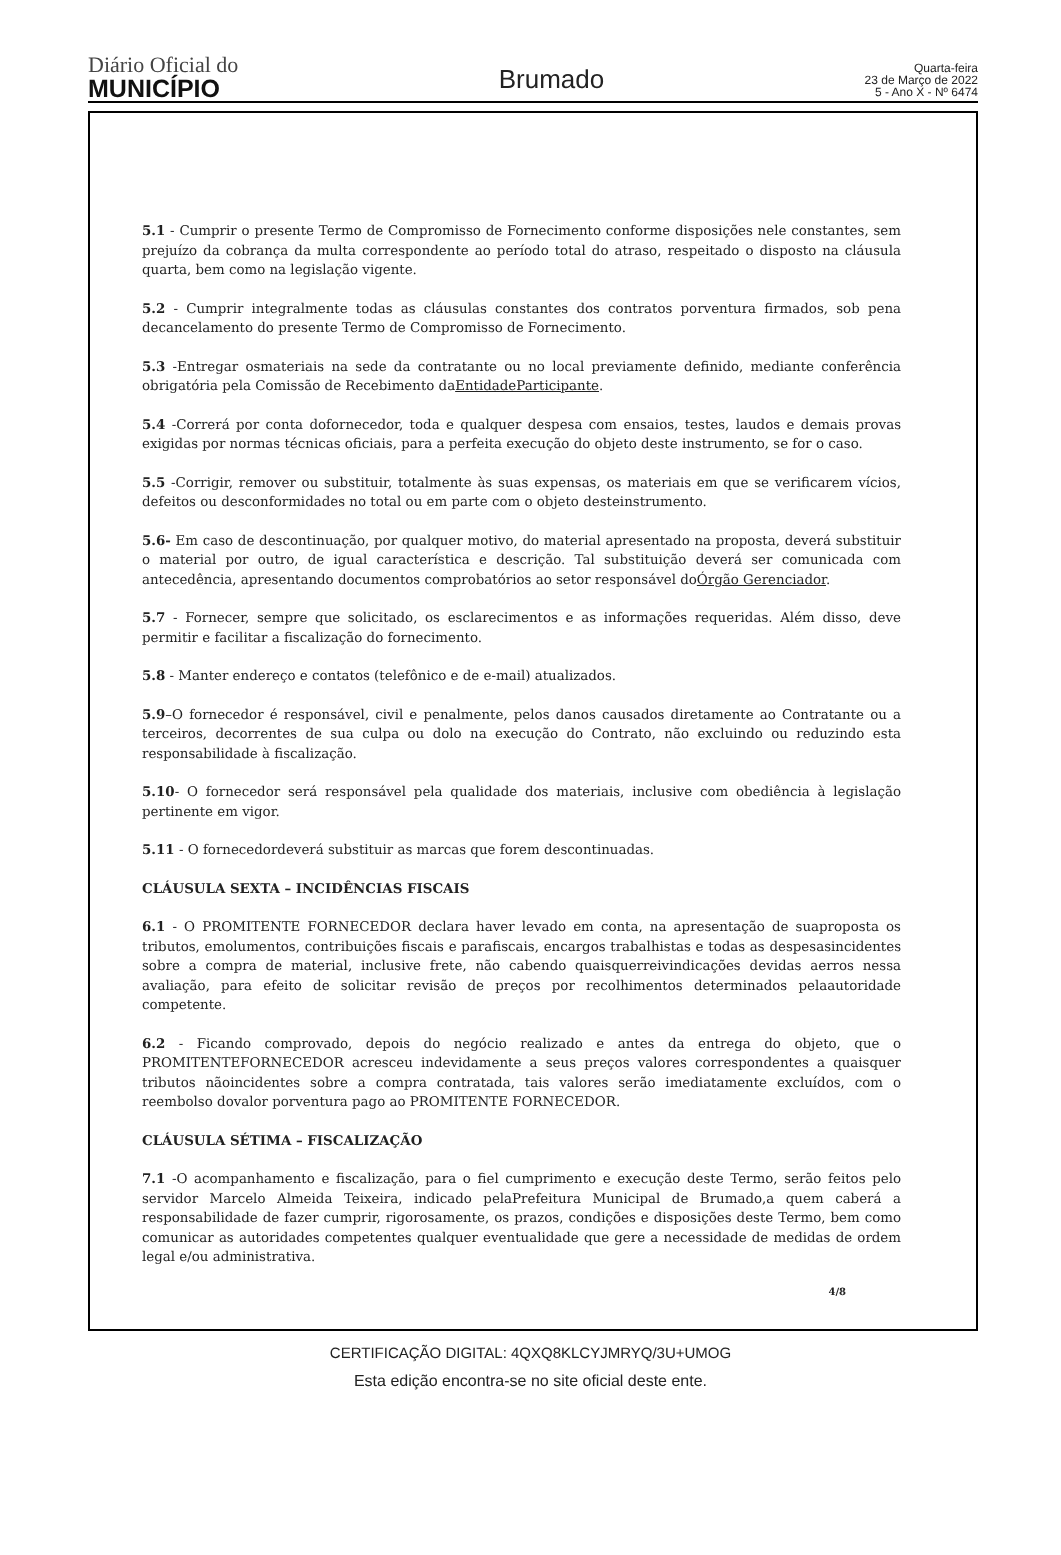Diário Oficial do
MUNICÍPIO
Brumado
Quarta-feira
23 de Março de 2022
5 - Ano X - Nº 6474
5.1 - Cumprir o presente Termo de Compromisso de Fornecimento conforme disposições nele constantes, sem prejuízo da cobrança da multa correspondente ao período total do atraso, respeitado o disposto na cláusula quarta, bem como na legislação vigente.
5.2 - Cumprir integralmente todas as cláusulas constantes dos contratos porventura firmados, sob pena decancelamento do presente Termo de Compromisso de Fornecimento.
5.3 -Entregar osmateriais na sede da contratante ou no local previamente definido, mediante conferência obrigatória pela Comissão de Recebimento daEntidadeParticipante.
5.4 -Correrá por conta dofornecedor, toda e qualquer despesa com ensaios, testes, laudos e demais provas exigidas por normas técnicas oficiais, para a perfeita execução do objeto deste instrumento, se for o caso.
5.5 -Corrigir, remover ou substituir, totalmente às suas expensas, os materiais em que se verificarem vícios, defeitos ou desconformidades no total ou em parte com o objeto desteinstrumento.
5.6- Em caso de descontinuação, por qualquer motivo, do material apresentado na proposta, deverá substituir o material por outro, de igual característica e descrição. Tal substituição deverá ser comunicada com antecedência, apresentando documentos comprobatórios ao setor responsável doÓrgão Gerenciador.
5.7 - Fornecer, sempre que solicitado, os esclarecimentos e as informações requeridas. Além disso, deve permitir e facilitar a fiscalização do fornecimento.
5.8 - Manter endereço e contatos (telefônico e de e-mail) atualizados.
5.9–O fornecedor é responsável, civil e penalmente, pelos danos causados diretamente ao Contratante ou a terceiros, decorrentes de sua culpa ou dolo na execução do Contrato, não excluindo ou reduzindo esta responsabilidade à fiscalização.
5.10- O fornecedor será responsável pela qualidade dos materiais, inclusive com obediência à legislação pertinente em vigor.
5.11 - O fornecedordeverá substituir as marcas que forem descontinuadas.
CLÁUSULA SEXTA – INCIDÊNCIAS FISCAIS
6.1 - O PROMITENTE FORNECEDOR declara haver levado em conta, na apresentação de suaproposta os tributos, emolumentos, contribuições fiscais e parafiscais, encargos trabalhistas e todas as despesasincidentes sobre a compra de material, inclusive frete, não cabendo quaisquerreivindicações devidas aerros nessa avaliação, para efeito de solicitar revisão de preços por recolhimentos determinados pelaautoridade competente.
6.2 - Ficando comprovado, depois do negócio realizado e antes da entrega do objeto, que o PROMITENTEFORNECEDOR acresceu indevidamente a seus preços valores correspondentes a quaisquer tributos nãoincidentes sobre a compra contratada, tais valores serão imediatamente excluídos, com o reembolso dovalor porventura pago ao PROMITENTE FORNECEDOR.
CLÁUSULA SÉTIMA – FISCALIZAÇÃO
7.1 -O acompanhamento e fiscalização, para o fiel cumprimento e execução deste Termo, serão feitos pelo servidor Marcelo Almeida Teixeira, indicado pelaPrefeitura Municipal de Brumado,a quem caberá a responsabilidade de fazer cumprir, rigorosamente, os prazos, condições e disposições deste Termo, bem como comunicar as autoridades competentes qualquer eventualidade que gere a necessidade de medidas de ordem legal e/ou administrativa.
4/8
CERTIFICAÇÃO DIGITAL: 4QXQ8KLCYJMRYQ/3U+UMOG
Esta edição encontra-se no site oficial deste ente.